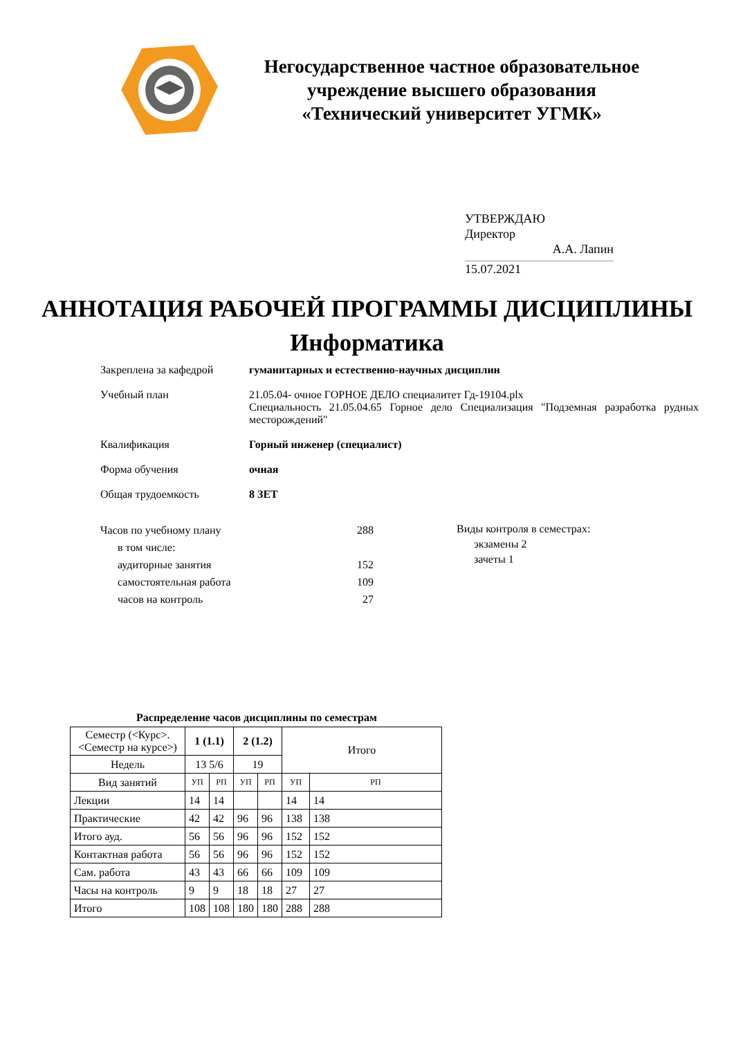Негосударственное частное образовательное учреждение высшего образования «Технический университет УГМК»
УТВЕРЖДАЮ
Директор
А.А. Лапин
15.07.2021
АННОТАЦИЯ РАБОЧЕЙ ПРОГРАММЫ ДИСЦИПЛИНЫ
Информатика
Закреплена за кафедрой гуманитарных и естественно-научных дисциплин
Учебный план 21.05.04- очное ГОРНОЕ ДЕЛО специалитет Гд-19104.plx
Специальность 21.05.04.65 Горное дело Специализация "Подземная разработка рудных месторождений"
Квалификация Горный инженер (специалист)
Форма обучения очная
Общая трудоемкость 8 ЗЕТ
| Часов по учебному плану | 288 |
| в том числе: | |
| аудиторные занятия | 152 |
| самостоятельная работа | 109 |
| часов на контроль | 27 |
Виды контроля в семестрах:
экзамены 2
зачеты 1
Распределение часов дисциплины по семестрам
| Семестр (<Курс>.<Семестр на курсе>) | 1 (1.1) | | 2 (1.2) | | Итого | |
| --- | --- | --- | --- | --- | --- | --- |
| Недель | 13 5/6 | | 19 | | | |
| Вид занятий | УП | РП | УП | РП | УП | РП |
| Лекции | 14 | 14 | | | 14 | 14 |
| Практические | 42 | 42 | 96 | 96 | 138 | 138 |
| Итого ауд. | 56 | 56 | 96 | 96 | 152 | 152 |
| Контактная работа | 56 | 56 | 96 | 96 | 152 | 152 |
| Сам. работа | 43 | 43 | 66 | 66 | 109 | 109 |
| Часы на контроль | 9 | 9 | 18 | 18 | 27 | 27 |
| Итого | 108 | 108 | 180 | 180 | 288 | 288 |